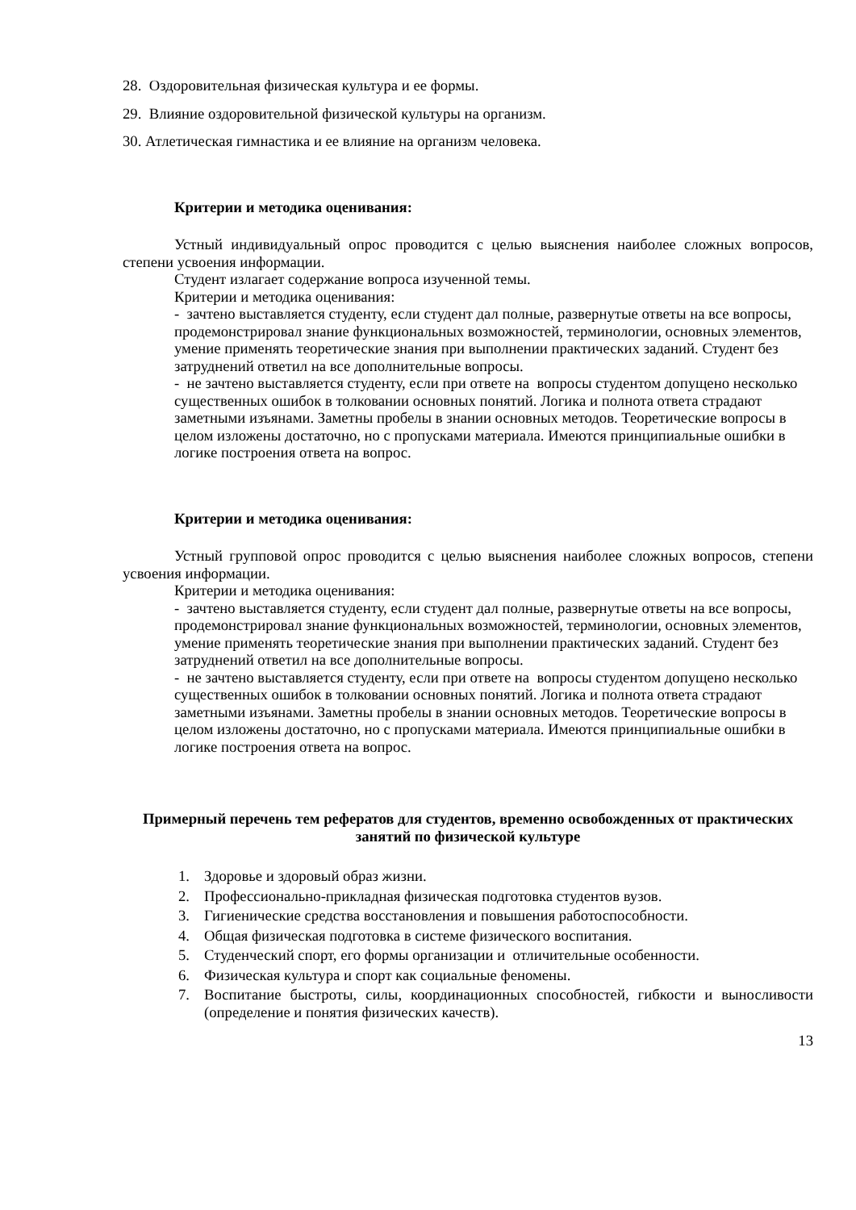28. Оздоровительная физическая культура и ее формы.
29. Влияние оздоровительной физической культуры на организм.
30. Атлетическая гимнастика и ее влияние на организм человека.
Критерии и методика оценивания:
Устный индивидуальный опрос проводится с целью выяснения наиболее сложных вопросов, степени усвоения информации.
Студент излагает содержание вопроса изученной темы.
Критерии и методика оценивания:
- зачтено выставляется студенту, если студент дал полные, развернутые ответы на все вопросы, продемонстрировал знание функциональных возможностей, терминологии, основных элементов, умение применять теоретические знания при выполнении практических заданий. Студент без затруднений ответил на все дополнительные вопросы.
- не зачтено выставляется студенту, если при ответе на вопросы студентом допущено несколько существенных ошибок в толковании основных понятий. Логика и полнота ответа страдают заметными изъянами. Заметны пробелы в знании основных методов. Теоретические вопросы в целом изложены достаточно, но с пропусками материала. Имеются принципиальные ошибки в логике построения ответа на вопрос.
Критерии и методика оценивания:
Устный групповой опрос проводится с целью выяснения наиболее сложных вопросов, степени усвоения информации.
Критерии и методика оценивания:
- зачтено выставляется студенту, если студент дал полные, развернутые ответы на все вопросы, продемонстрировал знание функциональных возможностей, терминологии, основных элементов, умение применять теоретические знания при выполнении практических заданий. Студент без затруднений ответил на все дополнительные вопросы.
- не зачтено выставляется студенту, если при ответе на вопросы студентом допущено несколько существенных ошибок в толковании основных понятий. Логика и полнота ответа страдают заметными изъянами. Заметны пробелы в знании основных методов. Теоретические вопросы в целом изложены достаточно, но с пропусками материала. Имеются принципиальные ошибки в логике построения ответа на вопрос.
Примерный перечень тем рефератов для студентов, временно освобожденных от практических занятий по физической культуре
1. Здоровье и здоровый образ жизни.
2. Профессионально-прикладная физическая подготовка студентов вузов.
3. Гигиенические средства восстановления и повышения работоспособности.
4. Общая физическая подготовка в системе физического воспитания.
5. Студенческий спорт, его формы организации и отличительные особенности.
6. Физическая культура и спорт как социальные феномены.
7. Воспитание быстроты, силы, координационных способностей, гибкости и выносливости (определение и понятия физических качеств).
13